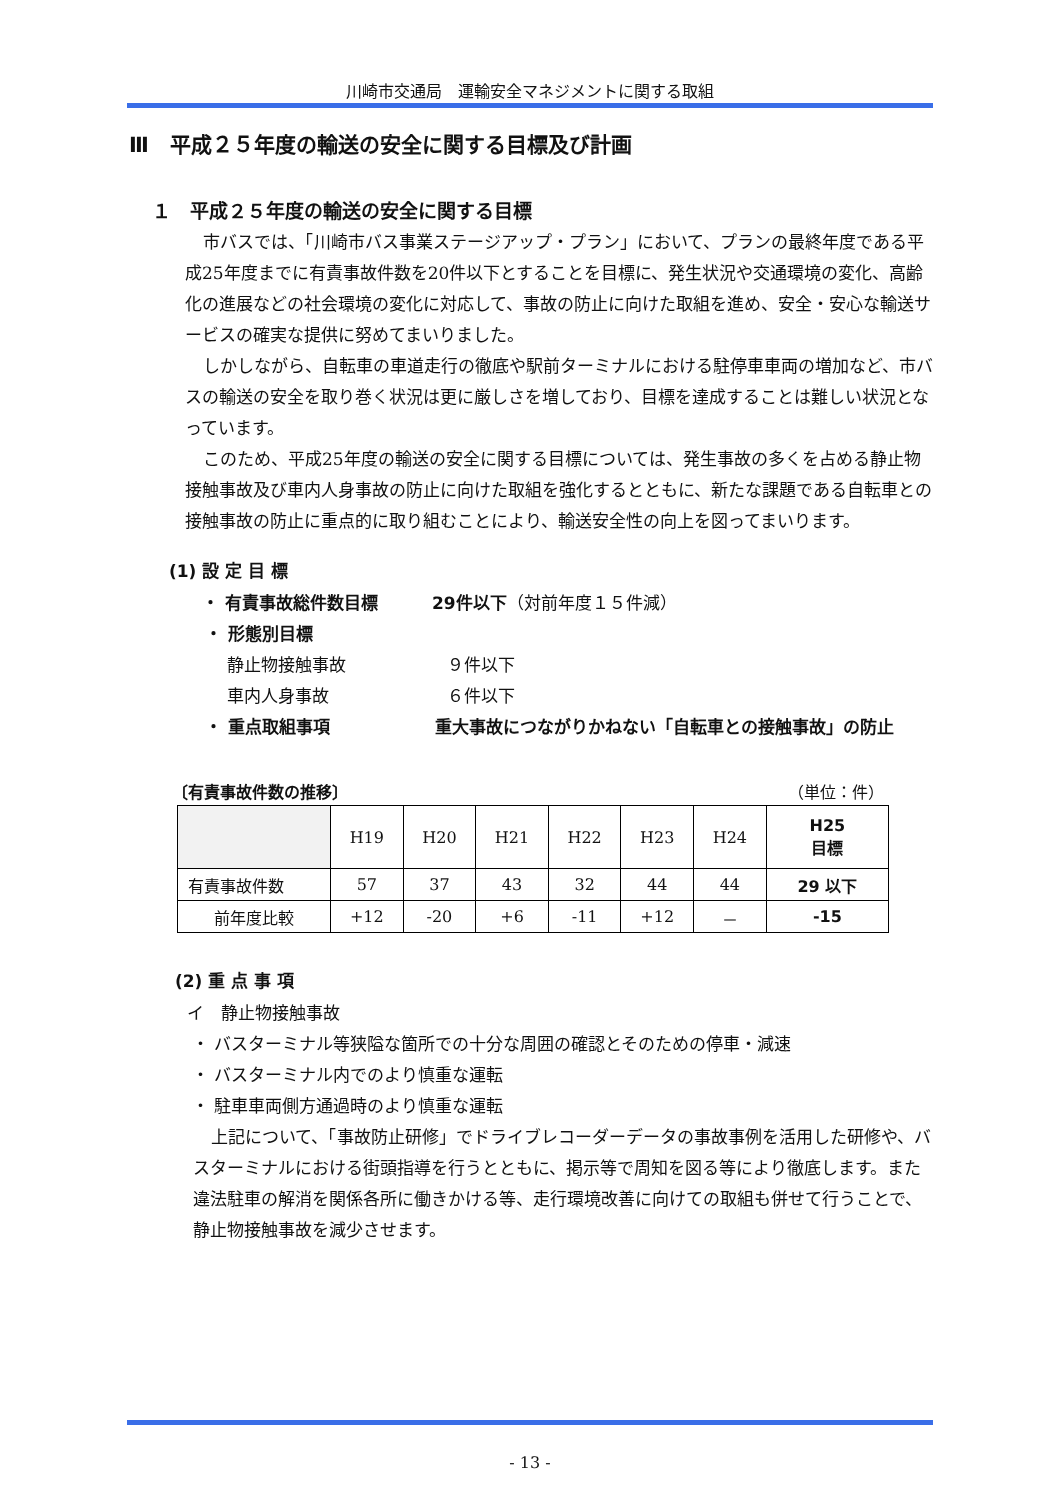川崎市交通局　運輸安全マネジメントに関する取組
Ⅲ　平成２５年度の輸送の安全に関する目標及び計画
１　平成２５年度の輸送の安全に関する目標
市バスでは、「川崎市バス事業ステージアップ・プラン」において、プランの最終年度である平成25年度までに有責事故件数を20件以下とすることを目標に、発生状況や交通環境の変化、高齢化の進展などの社会環境の変化に対応して、事故の防止に向けた取組を進め、安全・安心な輸送サービスの確実な提供に努めてまいりました。
しかしながら、自転車の車道走行の徹底や駅前ターミナルにおける駐停車車両の増加など、市バスの輸送の安全を取り巻く状況は更に厳しさを増しており、目標を達成することは難しい状況となっています。
このため、平成25年度の輸送の安全に関する目標については、発生事故の多くを占める静止物接触事故及び車内人身事故の防止に向けた取組を強化するとともに、新たな課題である自転車との接触事故の防止に重点的に取り組むことにより、輸送安全性の向上を図ってまいります。
(1) 設 定 目 標
・ 有責事故総件数目標 29件以下（対前年度１５件減）
・ 形態別目標
静止物接触事故 ９件以下
車内人身事故 ６件以下
・ 重点取組事項 重大事故につながりかねない「自転車との接触事故」の防止
〔有責事故件数の推移〕 （単位：件）
| | H19 | H20 | H21 | H22 | H23 | H24 | H25 目標 |
| --- | --- | --- | --- | --- | --- | --- | --- |
| 有責事故件数 | 57 | 37 | 43 | 32 | 44 | 44 | 29 以下 |
| 前年度比較 | +12 | -20 | +6 | -11 | +12 | － | -15 |
(2) 重 点 事 項
イ　静止物接触事故
・ バスターミナル等狭隘な箇所での十分な周囲の確認とそのための停車・減速
・ バスターミナル内でのより慎重な運転
・ 駐車車両側方通過時のより慎重な運転
上記について、「事故防止研修」でドライブレコーダーデータの事故事例を活用した研修や、バスターミナルにおける街頭指導を行うとともに、掲示等で周知を図る等により徹底します。また違法駐車の解消を関係各所に働きかける等、走行環境改善に向けての取組も併せて行うことで、静止物接触事故を減少させます。
- 13 -